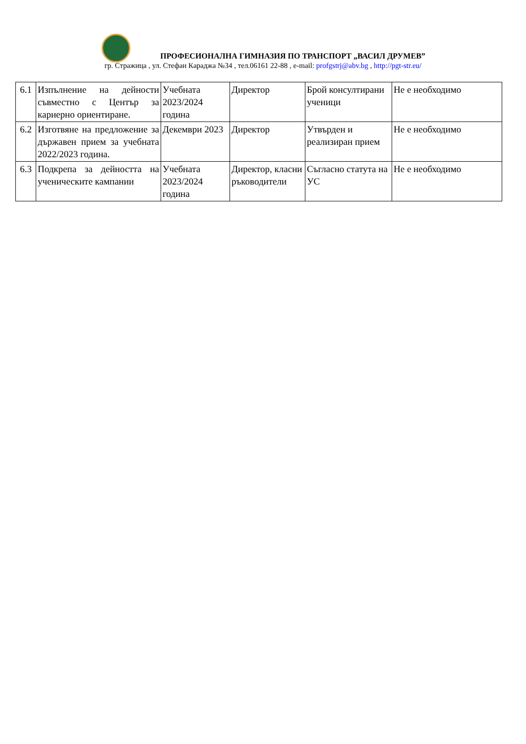ПРОФЕСИОНАЛНА ГИМНАЗИЯ ПО ТРАНСПОРТ „ВАСИЛ ДРУМЕВ”
гр. Стражица , ул. Стефан Караджа №34 , тел.06161 22-88 , e-mail: profgstrj@abv.bg , http://pgt-str.eu/
| 6.1 | Изпълнение на дейности съвместно с Център за кариерно ориентиране. | Учебната 2023/2024 година | Директор | Брой консултирани ученици | Не е необходимо |
| 6.2 | Изготвяне на предложение за държавен прием за учебната 2022/2023 година. | Декември 2023 | Директор | Утвърден и реализиран прием | Не е необходимо |
| 6.3 | Подкрепа за дейността на ученическите кампании | Учебната 2023/2024 година | Директор, класни ръководители | Съгласно статута на УС | Не е необходимо |